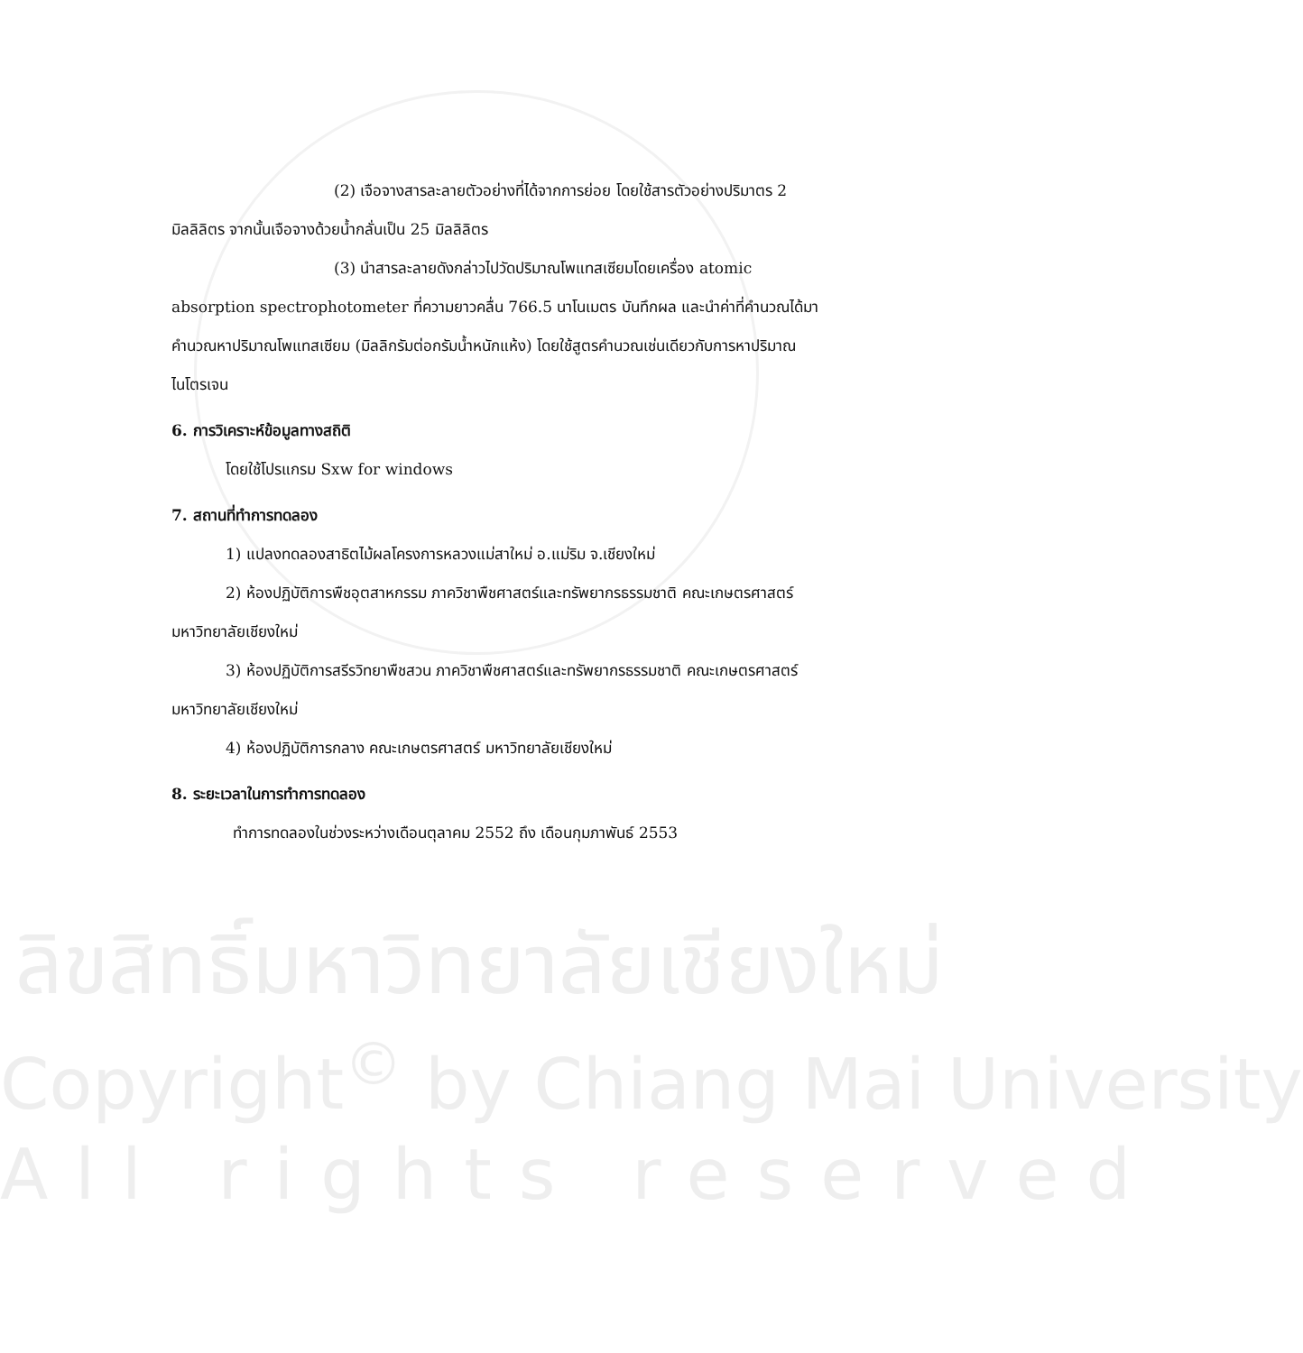(2) เจือจางสารละลายตัวอย่างที่ได้จากการย่อย โดยใช้สารตัวอย่างปริมาตร 2 มิลลิลิตร จากนั้นเจือจางด้วยน้ำกลั่นเป็น 25 มิลลิลิตร
(3) นำสารละลายดังกล่าวไปวัดปริมาณโพแทสเซียมโดยเครื่อง atomic absorption spectrophotometer ที่ความยาวคลื่น 766.5 นาโนเมตร บันทึกผล และนำค่าที่คำนวณได้มาคำนวณหาปริมาณโพแทสเซียม (มิลลิกรัมต่อกรัมน้ำหนักแห้ง) โดยใช้สูตรคำนวณเช่นเดียวกับการหาปริมาณไนโตรเจน
6. การวิเคราะห์ข้อมูลทางสถิติ
โดยใช้โปรแกรม Sxw for windows
7. สถานที่ทำการทดลอง
1) แปลงทดลองสาธิตไม้ผลโครงการหลวงแม่สาใหม่ อ.แม่ริม จ.เชียงใหม่
2) ห้องปฏิบัติการพืชอุตสาหกรรม ภาควิชาพืชศาสตร์และทรัพยากรธรรมชาติ คณะเกษตรศาสตร์ มหาวิทยาลัยเชียงใหม่
3) ห้องปฏิบัติการสรีรวิทยาพืชสวน ภาควิชาพืชศาสตร์และทรัพยากรธรรมชาติ คณะเกษตรศาสตร์ มหาวิทยาลัยเชียงใหม่
4) ห้องปฏิบัติการกลาง คณะเกษตรศาสตร์ มหาวิทยาลัยเชียงใหม่
8. ระยะเวลาในการทำการทดลอง
ทำการทดลองในช่วงระหว่างเดือนตุลาคม 2552 ถึง เดือนกุมภาพันธ์ 2553
ลิขสิทธิ์มหาวิทยาลัยเชียงใหม่
Copyright<sup>©</sup> by Chiang Mai University
All rights reserved